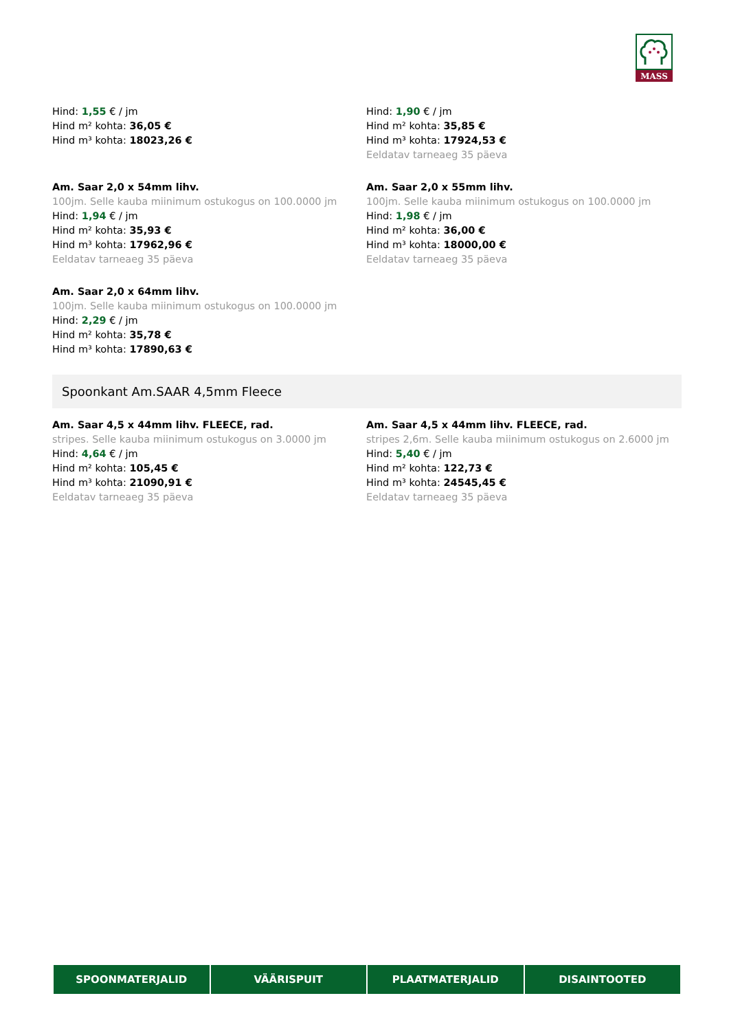MASS
Hind: 1,55 € / jm
Hind m² kohta: 36,05 €
Hind m³ kohta: 18023,26 €
Hind: 1,90 € / jm
Hind m² kohta: 35,85 €
Hind m³ kohta: 17924,53 €
Eeldatav tarneaeg 35 päeva
Am. Saar 2,0 x 54mm lihv.
100jm. Selle kauba miinimum ostukogus on 100.0000 jm
Hind: 1,94 € / jm
Hind m² kohta: 35,93 €
Hind m³ kohta: 17962,96 €
Eeldatav tarneaeg 35 päeva
Am. Saar 2,0 x 55mm lihv.
100jm. Selle kauba miinimum ostukogus on 100.0000 jm
Hind: 1,98 € / jm
Hind m² kohta: 36,00 €
Hind m³ kohta: 18000,00 €
Eeldatav tarneaeg 35 päeva
Am. Saar 2,0 x 64mm lihv.
100jm. Selle kauba miinimum ostukogus on 100.0000 jm
Hind: 2,29 € / jm
Hind m² kohta: 35,78 €
Hind m³ kohta: 17890,63 €
Spoonkant Am.SAAR 4,5mm Fleece
Am. Saar 4,5 x 44mm lihv. FLEECE, rad.
stripes. Selle kauba miinimum ostukogus on 3.0000 jm
Hind: 4,64 € / jm
Hind m² kohta: 105,45 €
Hind m³ kohta: 21090,91 €
Eeldatav tarneaeg 35 päeva
Am. Saar 4,5 x 44mm lihv. FLEECE, rad.
stripes 2,6m. Selle kauba miinimum ostukogus on 2.6000 jm
Hind: 5,40 € / jm
Hind m² kohta: 122,73 €
Hind m³ kohta: 24545,45 €
Eeldatav tarneaeg 35 päeva
SPOONMATERJALID VÄÄRISPUIT PLAATMATERJALID DISAINTOOTED